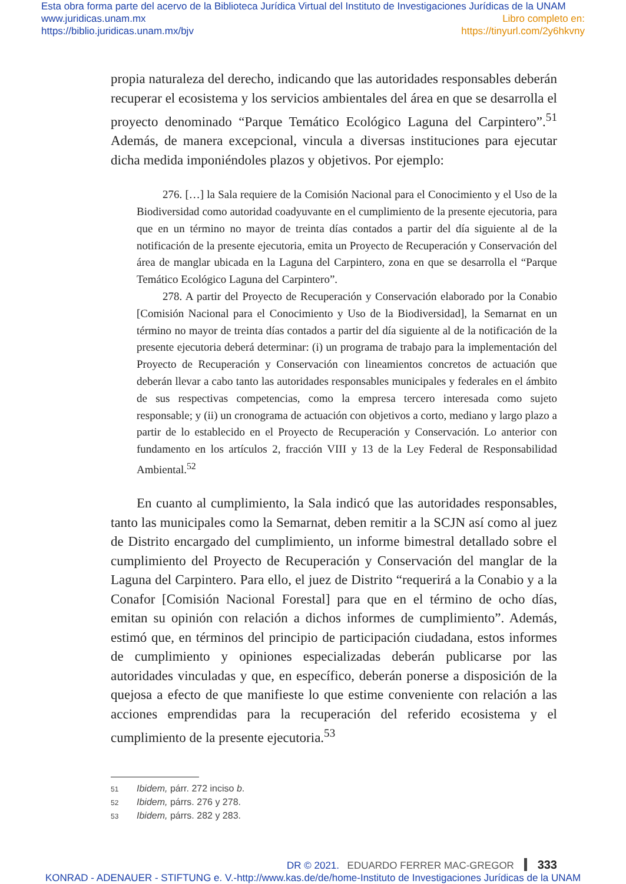Esta obra forma parte del acervo de la Biblioteca Jurídica Virtual del Instituto de Investigaciones Jurídicas de la UNAM
www.juridicas.unam.mx
https://biblio.juridicas.unam.mx/bjv
Libro completo en:
https://tinyurl.com/2y6hkvny
propia naturaleza del derecho, indicando que las autoridades responsables deberán recuperar el ecosistema y los servicios ambientales del área en que se desarrolla el proyecto denominado “Parque Temático Ecológico Laguna del Carpintero”.<sup>51</sup> Además, de manera excepcional, vincula a diversas instituciones para ejecutar dicha medida imponiéndoles plazos y objetivos. Por ejemplo:
276. […] la Sala requiere de la Comisión Nacional para el Conocimiento y el Uso de la Biodiversidad como autoridad coadyuvante en el cumplimiento de la presente ejecutoria, para que en un término no mayor de treinta días contados a partir del día siguiente al de la notificación de la presente ejecutoria, emita un Proyecto de Recuperación y Conservación del área de manglar ubicada en la Laguna del Carpintero, zona en que se desarrolla el “Parque Temático Ecológico Laguna del Carpintero”.
278. A partir del Proyecto de Recuperación y Conservación elaborado por la Conabio [Comisión Nacional para el Conocimiento y Uso de la Biodiversidad], la Semarnat en un término no mayor de treinta días contados a partir del día siguiente al de la notificación de la presente ejecutoria deberá determinar: (i) un programa de trabajo para la implementación del Proyecto de Recuperación y Conservación con lineamientos concretos de actuación que deberán llevar a cabo tanto las autoridades responsables municipales y federales en el ámbito de sus respectivas competencias, como la empresa tercero interesada como sujeto responsable; y (ii) un cronograma de actuación con objetivos a corto, mediano y largo plazo a partir de lo establecido en el Proyecto de Recuperación y Conservación. Lo anterior con fundamento en los artículos 2, fracción VIII y 13 de la Ley Federal de Responsabilidad Ambiental.<sup>52</sup>
En cuanto al cumplimiento, la Sala indicó que las autoridades responsables, tanto las municipales como la Semarnat, deben remitir a la SCJN así como al juez de Distrito encargado del cumplimiento, un informe bimestral detallado sobre el cumplimiento del Proyecto de Recuperación y Conservación del manglar de la Laguna del Carpintero. Para ello, el juez de Distrito “requerirá a la Conabio y a la Conafor [Comisión Nacional Forestal] para que en el término de ocho días, emitan su opinión con relación a dichos informes de cumplimiento”. Además, estimó que, en términos del principio de participación ciudadana, estos informes de cumplimiento y opiniones especializadas deberán publicarse por las autoridades vinculadas y que, en específico, deberán ponerse a disposición de la quejosa a efecto de que manifieste lo que estime conveniente con relación a las acciones emprendidas para la recuperación del referido ecosistema y el cumplimiento de la presente ejecutoria.<sup>53</sup>
51 Ibidem, párr. 272 inciso b.
52 Ibidem, párrs. 276 y 278.
53 Ibidem, párrs. 282 y 283.
EDUARDO FERRER MAC-GREGOR 333
DR © 2021.
KONRAD - ADENAUER - STIFTUNG e. V.-http://www.kas.de/de/home-Instituto de Investigaciones Jurídicas de la UNAM